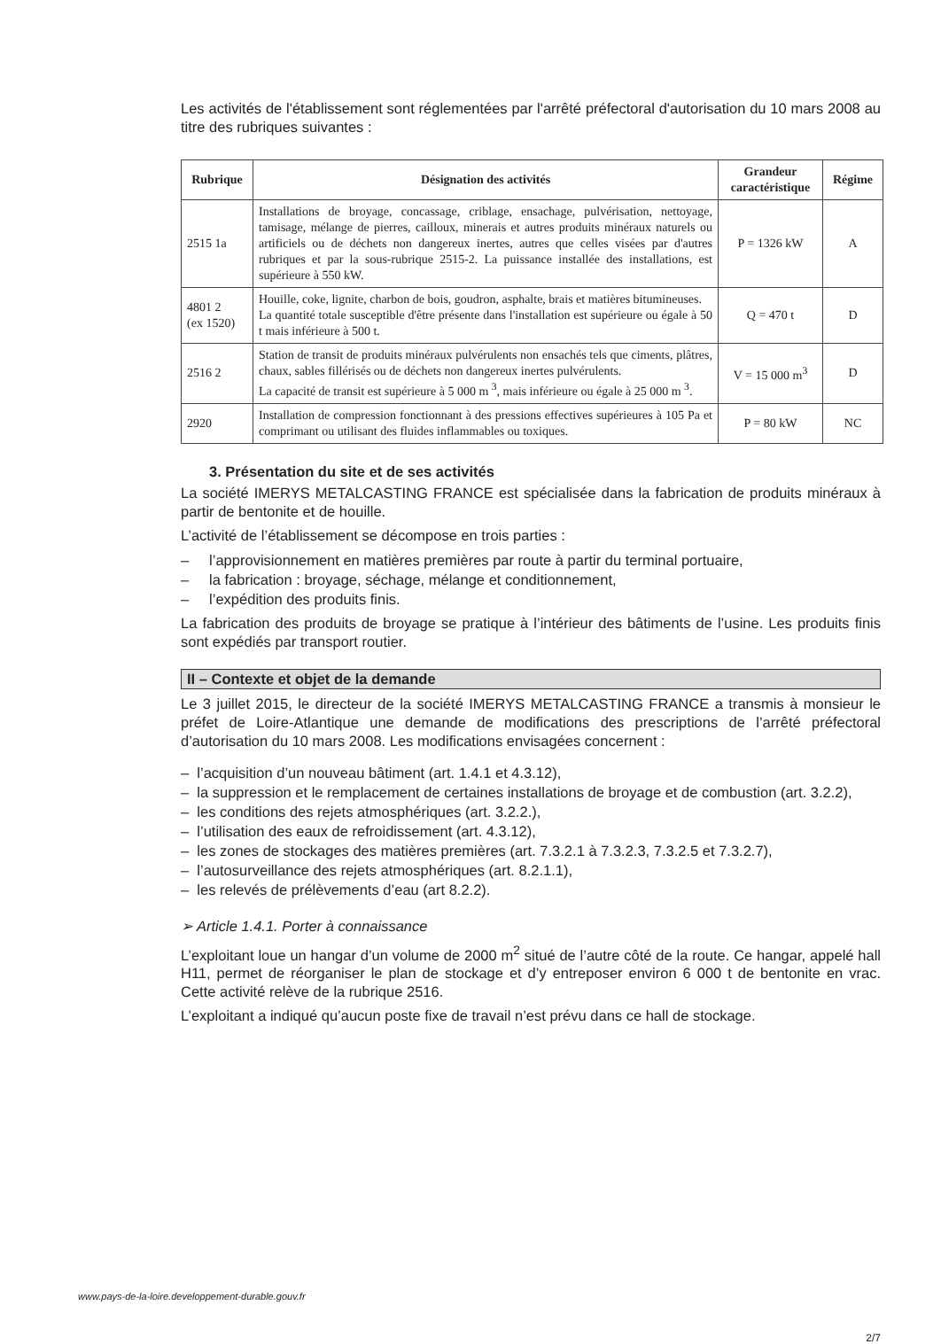Les activités de l'établissement sont réglementées par l'arrêté préfectoral d'autorisation du 10 mars 2008 au titre des rubriques suivantes :
| Rubrique | Désignation des activités | Grandeur caractéristique | Régime |
| --- | --- | --- | --- |
| 2515 1a | Installations de broyage, concassage, criblage, ensachage, pulvérisation, nettoyage, tamisage, mélange de pierres, cailloux, minerais et autres produits minéraux naturels ou artificiels ou de déchets non dangereux inertes, autres que celles visées par d'autres rubriques et par la sous-rubrique 2515-2. La puissance installée des installations, est supérieure à 550 kW. | P = 1326 kW | A |
| 4801 2 (ex 1520) | Houille, coke, lignite, charbon de bois, goudron, asphalte, brais et matières bitumineuses. La quantité totale susceptible d'être présente dans l'installation est supérieure ou égale à 50 t mais inférieure à 500 t. | Q = 470 t | D |
| 2516 2 | Station de transit de produits minéraux pulvérulents non ensachés tels que ciments, plâtres, chaux, sables fillérisés ou de déchets non dangereux inertes pulvérulents. La capacité de transit est supérieure à 5 000 m <sup>3</sup>, mais inférieure ou égale à 25 000 m <sup>3</sup>. | V = 15 000 m<sup>3</sup> | D |
| 2920 | Installation de compression fonctionnant à des pressions effectives supérieures à 105 Pa et comprimant ou utilisant des fluides inflammables ou toxiques. | P = 80 kW | NC |
3. Présentation du site et de ses activités
La société IMERYS METALCASTING FRANCE est spécialisée dans la fabrication de produits minéraux à partir de bentonite et de houille.
L’activité de l’établissement se décompose en trois parties :
– l’approvisionnement en matières premières par route à partir du terminal portuaire,
– la fabrication : broyage, séchage, mélange et conditionnement,
– l’expédition des produits finis.
La fabrication des produits de broyage se pratique à l’intérieur des bâtiments de l’usine. Les produits finis sont expédiés par transport routier.
II – Contexte et objet de la demande
Le 3 juillet 2015, le directeur de la société IMERYS METALCASTING FRANCE a transmis à monsieur le préfet de Loire-Atlantique une demande de modifications des prescriptions de l’arrêté préfectoral d’autorisation du 10 mars 2008. Les modifications envisagées concernent :
– l’acquisition d’un nouveau bâtiment (art. 1.4.1 et 4.3.12),
– la suppression et le remplacement de certaines installations de broyage et de combustion (art. 3.2.2),
– les conditions des rejets atmosphériques (art. 3.2.2.),
– l’utilisation des eaux de refroidissement (art. 4.3.12),
– les zones de stockages des matières premières (art. 7.3.2.1 à 7.3.2.3, 7.3.2.5 et 7.3.2.7),
– l’autosurveillance des rejets atmosphériques (art. 8.2.1.1),
– les relevés de prélèvements d’eau (art 8.2.2).
➢ Article 1.4.1. Porter à connaissance
L’exploitant loue un hangar d’un volume de 2000 m<sup>2</sup> situé de l’autre côté de la route. Ce hangar, appelé hall H11, permet de réorganiser le plan de stockage et d’y entreposer environ 6 000 t de bentonite en vrac. Cette activité relève de la rubrique 2516.
L’exploitant a indiqué qu’aucun poste fixe de travail n’est prévu dans ce hall de stockage.
www.pays-de-la-loire.developpement-durable.gouv.fr
2/7